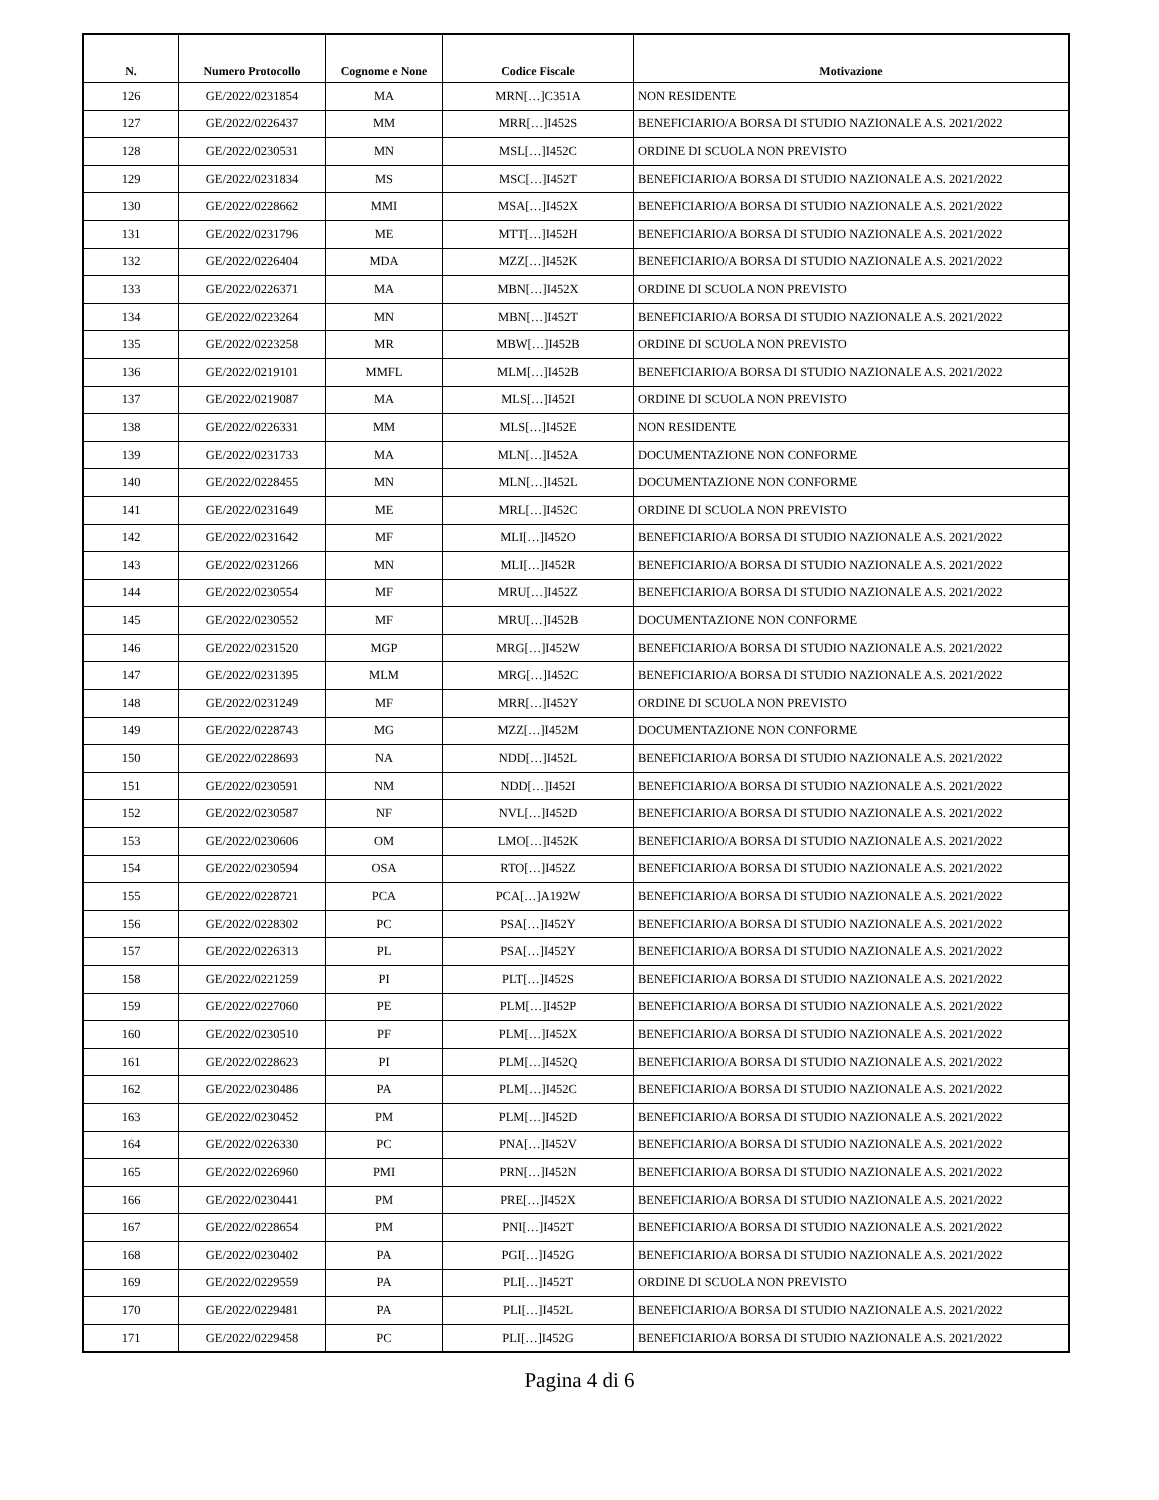| N. | Numero Protocollo | Cognome e None | Codice Fiscale | Motivazione |
| --- | --- | --- | --- | --- |
| 126 | GE/2022/0231854 | MA | MRN[…]C351A | NON RESIDENTE |
| 127 | GE/2022/0226437 | MM | MRR[…]I452S | BENEFICIARIO/A BORSA DI STUDIO NAZIONALE A.S. 2021/2022 |
| 128 | GE/2022/0230531 | MN | MSL[…]I452C | ORDINE DI SCUOLA NON PREVISTO |
| 129 | GE/2022/0231834 | MS | MSC[…]I452T | BENEFICIARIO/A BORSA DI STUDIO NAZIONALE A.S. 2021/2022 |
| 130 | GE/2022/0228662 | MMI | MSA[…]I452X | BENEFICIARIO/A BORSA DI STUDIO NAZIONALE A.S. 2021/2022 |
| 131 | GE/2022/0231796 | ME | MTT[…]I452H | BENEFICIARIO/A BORSA DI STUDIO NAZIONALE A.S. 2021/2022 |
| 132 | GE/2022/0226404 | MDA | MZZ[…]I452K | BENEFICIARIO/A BORSA DI STUDIO NAZIONALE A.S. 2021/2022 |
| 133 | GE/2022/0226371 | MA | MBN[…]I452X | ORDINE DI SCUOLA NON PREVISTO |
| 134 | GE/2022/0223264 | MN | MBN[…]I452T | BENEFICIARIO/A BORSA DI STUDIO NAZIONALE A.S. 2021/2022 |
| 135 | GE/2022/0223258 | MR | MBW[…]I452B | ORDINE DI SCUOLA NON PREVISTO |
| 136 | GE/2022/0219101 | MMFL | MLM[…]I452B | BENEFICIARIO/A BORSA DI STUDIO NAZIONALE A.S. 2021/2022 |
| 137 | GE/2022/0219087 | MA | MLS[…]I452I | ORDINE DI SCUOLA NON PREVISTO |
| 138 | GE/2022/0226331 | MM | MLS[…]I452E | NON RESIDENTE |
| 139 | GE/2022/0231733 | MA | MLN[…]I452A | DOCUMENTAZIONE NON CONFORME |
| 140 | GE/2022/0228455 | MN | MLN[…]I452L | DOCUMENTAZIONE NON CONFORME |
| 141 | GE/2022/0231649 | ME | MRL[…]I452C | ORDINE DI SCUOLA NON PREVISTO |
| 142 | GE/2022/0231642 | MF | MLI[…]I452O | BENEFICIARIO/A BORSA DI STUDIO NAZIONALE A.S. 2021/2022 |
| 143 | GE/2022/0231266 | MN | MLI[…]I452R | BENEFICIARIO/A BORSA DI STUDIO NAZIONALE A.S. 2021/2022 |
| 144 | GE/2022/0230554 | MF | MRU[…]I452Z | BENEFICIARIO/A BORSA DI STUDIO NAZIONALE A.S. 2021/2022 |
| 145 | GE/2022/0230552 | MF | MRU[…]I452B | DOCUMENTAZIONE NON CONFORME |
| 146 | GE/2022/0231520 | MGP | MRG[…]I452W | BENEFICIARIO/A BORSA DI STUDIO NAZIONALE A.S. 2021/2022 |
| 147 | GE/2022/0231395 | MLM | MRG[…]I452C | BENEFICIARIO/A BORSA DI STUDIO NAZIONALE A.S. 2021/2022 |
| 148 | GE/2022/0231249 | MF | MRR[…]I452Y | ORDINE DI SCUOLA NON PREVISTO |
| 149 | GE/2022/0228743 | MG | MZZ[…]I452M | DOCUMENTAZIONE NON CONFORME |
| 150 | GE/2022/0228693 | NA | NDD[…]I452L | BENEFICIARIO/A BORSA DI STUDIO NAZIONALE A.S. 2021/2022 |
| 151 | GE/2022/0230591 | NM | NDD[…]I452I | BENEFICIARIO/A BORSA DI STUDIO NAZIONALE A.S. 2021/2022 |
| 152 | GE/2022/0230587 | NF | NVL[…]I452D | BENEFICIARIO/A BORSA DI STUDIO NAZIONALE A.S. 2021/2022 |
| 153 | GE/2022/0230606 | OM | LMO[…]I452K | BENEFICIARIO/A BORSA DI STUDIO NAZIONALE A.S. 2021/2022 |
| 154 | GE/2022/0230594 | OSA | RTO[…]I452Z | BENEFICIARIO/A BORSA DI STUDIO NAZIONALE A.S. 2021/2022 |
| 155 | GE/2022/0228721 | PCA | PCA[…]A192W | BENEFICIARIO/A BORSA DI STUDIO NAZIONALE A.S. 2021/2022 |
| 156 | GE/2022/0228302 | PC | PSA[…]I452Y | BENEFICIARIO/A BORSA DI STUDIO NAZIONALE A.S. 2021/2022 |
| 157 | GE/2022/0226313 | PL | PSA[…]I452Y | BENEFICIARIO/A BORSA DI STUDIO NAZIONALE A.S. 2021/2022 |
| 158 | GE/2022/0221259 | PI | PLT[…]I452S | BENEFICIARIO/A BORSA DI STUDIO NAZIONALE A.S. 2021/2022 |
| 159 | GE/2022/0227060 | PE | PLM[…]I452P | BENEFICIARIO/A BORSA DI STUDIO NAZIONALE A.S. 2021/2022 |
| 160 | GE/2022/0230510 | PF | PLM[…]I452X | BENEFICIARIO/A BORSA DI STUDIO NAZIONALE A.S. 2021/2022 |
| 161 | GE/2022/0228623 | PI | PLM[…]I452Q | BENEFICIARIO/A BORSA DI STUDIO NAZIONALE A.S. 2021/2022 |
| 162 | GE/2022/0230486 | PA | PLM[…]I452C | BENEFICIARIO/A BORSA DI STUDIO NAZIONALE A.S. 2021/2022 |
| 163 | GE/2022/0230452 | PM | PLM[…]I452D | BENEFICIARIO/A BORSA DI STUDIO NAZIONALE A.S. 2021/2022 |
| 164 | GE/2022/0226330 | PC | PNA[…]I452V | BENEFICIARIO/A BORSA DI STUDIO NAZIONALE A.S. 2021/2022 |
| 165 | GE/2022/0226960 | PMI | PRN[…]I452N | BENEFICIARIO/A BORSA DI STUDIO NAZIONALE A.S. 2021/2022 |
| 166 | GE/2022/0230441 | PM | PRE[…]I452X | BENEFICIARIO/A BORSA DI STUDIO NAZIONALE A.S. 2021/2022 |
| 167 | GE/2022/0228654 | PM | PNI[…]I452T | BENEFICIARIO/A BORSA DI STUDIO NAZIONALE A.S. 2021/2022 |
| 168 | GE/2022/0230402 | PA | PGI[…]I452G | BENEFICIARIO/A BORSA DI STUDIO NAZIONALE A.S. 2021/2022 |
| 169 | GE/2022/0229559 | PA | PLI[…]I452T | ORDINE DI SCUOLA NON PREVISTO |
| 170 | GE/2022/0229481 | PA | PLI[…]I452L | BENEFICIARIO/A BORSA DI STUDIO NAZIONALE A.S. 2021/2022 |
| 171 | GE/2022/0229458 | PC | PLI[…]I452G | BENEFICIARIO/A BORSA DI STUDIO NAZIONALE A.S. 2021/2022 |
Pagina 4 di 6